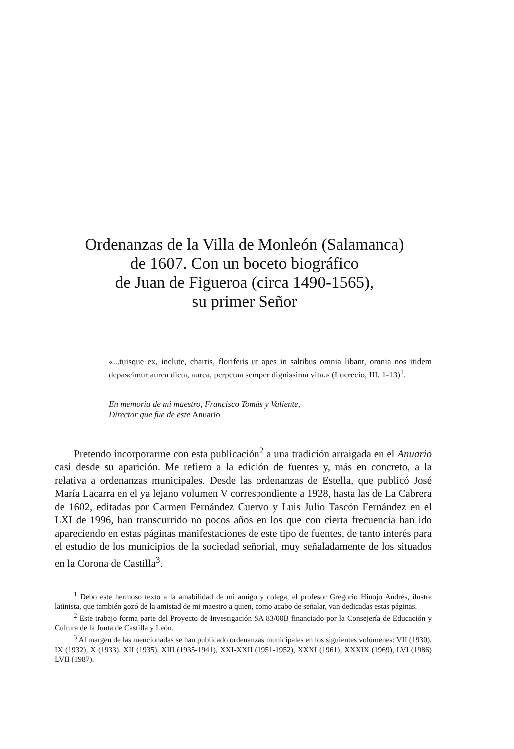Ordenanzas de la Villa de Monleón (Salamanca)
de 1607. Con un boceto biográfico
de Juan de Figueroa (circa 1490-1565),
su primer Señor
«...tuisque ex, inclute, chartis, floriferis ut apes in saltibus omnia libant, omnia nos itidem depascimur aurea dicta, aurea, perpetua semper dignissima vita.» (Lucrecio, III. 1-13)<sup>1</sup>.
En memoria de mi maestro, Francisco Tomás y Valiente,
Director que fue de este Anuario
Pretendo incorporarme con esta publicación<sup>2</sup> a una tradición arraigada en el Anuario casi desde su aparición. Me refiero a la edición de fuentes y, más en concreto, a la relativa a ordenanzas municipales. Desde las ordenanzas de Estella, que publicó José María Lacarra en el ya lejano volumen V correspondiente a 1928, hasta las de La Cabrera de 1602, editadas por Carmen Fernández Cuervo y Luis Julio Tascón Fernández en el LXI de 1996, han transcurrido no pocos años en los que con cierta frecuencia han ido apareciendo en estas páginas manifestaciones de este tipo de fuentes, de tanto interés para el estudio de los municipios de la sociedad señorial, muy señaladamente de los situados en la Corona de Castilla<sup>3</sup>.
<sup>1</sup> Debo este hermoso texto a la amabilidad de mi amigo y colega, el profesor Gregorio Hinojo Andrés, ilustre latinista, que también gozó de la amistad de mi maestro a quien, como acabo de señalar, van dedicadas estas páginas.
<sup>2</sup> Este trabajo forma parte del Proyecto de Investigación SA 83/00B financiado por la Consejería de Educación y Cultura de la Junta de Castilla y León.
<sup>3</sup> Al margen de las mencionadas se han publicado ordenanzas municipales en los siguientes volúmenes: VII (1930), IX (1932), X (1933), XII (1935), XIII (1935-1941), XXI-XXII (1951-1952), XXXI (1961), XXXIX (1969), LVI (1986) LVII (1987).